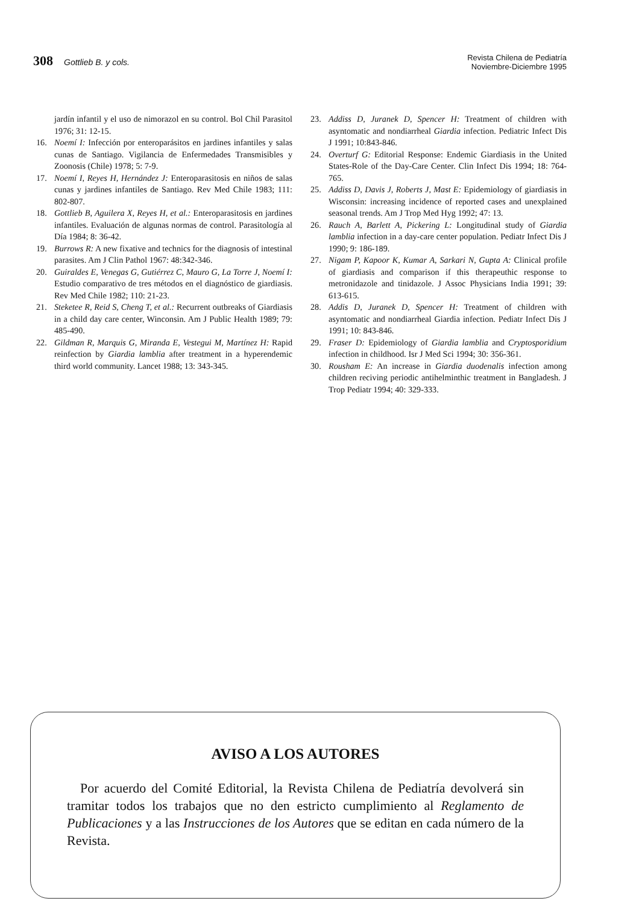308 Gottlieb B. y cols.
Revista Chilena de Pediatría
Noviembre-Diciembre 1995
jardín infantil y el uso de nimorazol en su control. Bol Chil Parasitol 1976; 31: 12-15.
16. Noemí I: Infección por enteroparásitos en jardines infantiles y salas cunas de Santiago. Vigilancia de Enfermedades Transmisibles y Zoonosis (Chile) 1978; 5: 7-9.
17. Noemí I, Reyes H, Hernández J: Enteroparasitosis en niños de salas cunas y jardines infantiles de Santiago. Rev Med Chile 1983; 111: 802-807.
18. Gottlieb B, Aguilera X, Reyes H, et al.: Enteroparasitosis en jardines infantiles. Evaluación de algunas normas de control. Parasitología al Día 1984; 8: 36-42.
19. Burrows R: A new fixative and technics for the diagnosis of intestinal parasites. Am J Clin Pathol 1967: 48:342-346.
20. Guiraldes E, Venegas G, Gutiérrez C, Mauro G, La Torre J, Noemí I: Estudio comparativo de tres métodos en el diagnóstico de giardiasis. Rev Med Chile 1982; 110: 21-23.
21. Steketee R, Reid S, Cheng T, et al.: Recurrent outbreaks of Giardiasis in a child day care center, Winconsin. Am J Public Health 1989; 79: 485-490.
22. Gildman R, Marquis G, Miranda E, Vestegui M, Martínez H: Rapid reinfection by Giardia lamblia after treatment in a hyperendemic third world community. Lancet 1988; 13: 343-345.
23. Addiss D, Juranek D, Spencer H: Treatment of children with asyntomatic and nondiarrheal Giardia infection. Pediatric Infect Dis J 1991; 10:843-846.
24. Overturf G: Editorial Response: Endemic Giardiasis in the United States-Role of the Day-Care Center. Clin Infect Dis 1994; 18: 764-765.
25. Addiss D, Davis J, Roberts J, Mast E: Epidemiology of giardiasis in Wisconsin: increasing incidence of reported cases and unexplained seasonal trends. Am J Trop Med Hyg 1992; 47: 13.
26. Rauch A, Barlett A, Pickering L: Longitudinal study of Giardia lamblia infection in a day-care center population. Pediatr Infect Dis J 1990; 9: 186-189.
27. Nigam P, Kapoor K, Kumar A, Sarkari N, Gupta A: Clinical profile of giardiasis and comparison if this therapeuthic response to metronidazole and tinidazole. J Assoc Physicians India 1991; 39: 613-615.
28. Addis D, Juranek D, Spencer H: Treatment of children with asyntomatic and nondiarrheal Giardia infection. Pediatr Infect Dis J 1991; 10: 843-846.
29. Fraser D: Epidemiology of Giardia lamblia and Cryptosporidium infection in childhood. Isr J Med Sci 1994; 30: 356-361.
30. Rousham E: An increase in Giardia duodenalis infection among children reciving periodic antihelminthic treatment in Bangladesh. J Trop Pediatr 1994; 40: 329-333.
AVISO A LOS AUTORES
Por acuerdo del Comité Editorial, la Revista Chilena de Pediatría devolverá sin tramitar todos los trabajos que no den estricto cumplimiento al Reglamento de Publicaciones y a las Instrucciones de los Autores que se editan en cada número de la Revista.